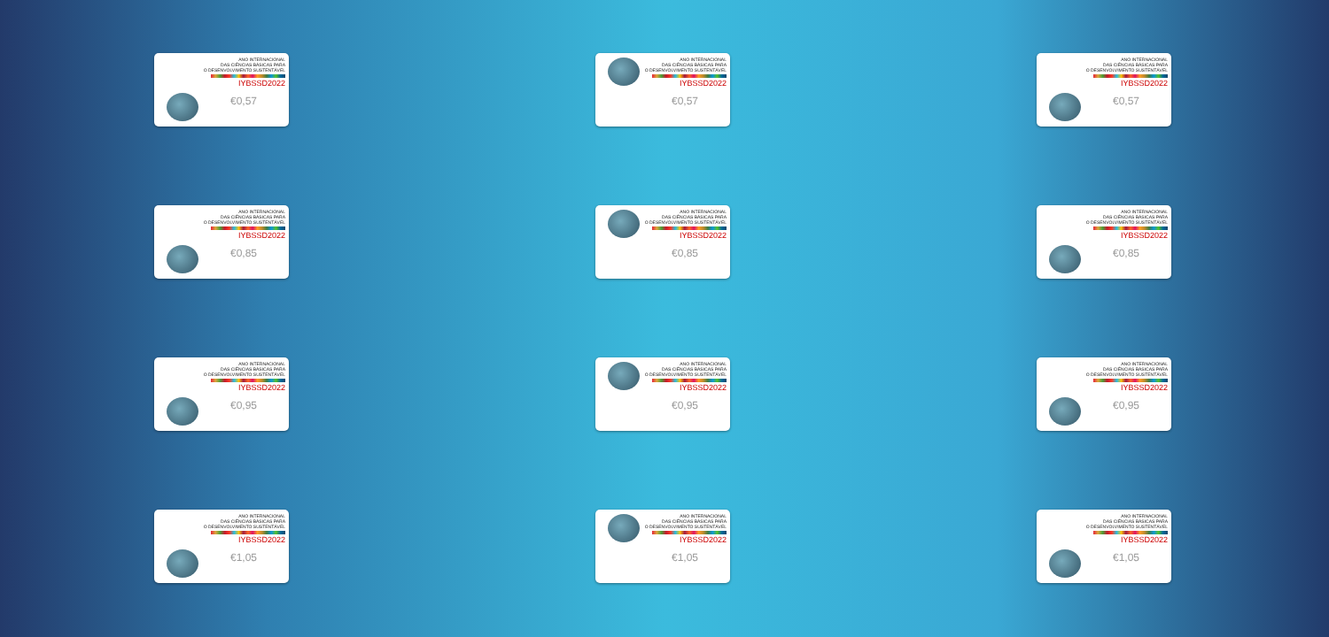ANO INTERNACIONAL
DAS CIÊNCIAS BÁSICAS PARA
O DESENVOLVIMENTO SUSTENTÁVEL
IYBSSD2022
€0,57
ANO INTERNACIONAL
DAS CIÊNCIAS BÁSICAS PARA
O DESENVOLVIMENTO SUSTENTÁVEL
IYBSSD2022
€0,57
ANO INTERNACIONAL
DAS CIÊNCIAS BÁSICAS PARA
O DESENVOLVIMENTO SUSTENTÁVEL
IYBSSD2022
€0,57
ANO INTERNACIONAL
DAS CIÊNCIAS BÁSICAS PARA
O DESENVOLVIMENTO SUSTENTÁVEL
IYBSSD2022
€0,85
ANO INTERNACIONAL
DAS CIÊNCIAS BÁSICAS PARA
O DESENVOLVIMENTO SUSTENTÁVEL
IYBSSD2022
€0,85
ANO INTERNACIONAL
DAS CIÊNCIAS BÁSICAS PARA
O DESENVOLVIMENTO SUSTENTÁVEL
IYBSSD2022
€0,85
ANO INTERNACIONAL
DAS CIÊNCIAS BÁSICAS PARA
O DESENVOLVIMENTO SUSTENTÁVEL
IYBSSD2022
€0,95
ANO INTERNACIONAL
DAS CIÊNCIAS BÁSICAS PARA
O DESENVOLVIMENTO SUSTENTÁVEL
IYBSSD2022
€0,95
ANO INTERNACIONAL
DAS CIÊNCIAS BÁSICAS PARA
O DESENVOLVIMENTO SUSTENTÁVEL
IYBSSD2022
€0,95
ANO INTERNACIONAL
DAS CIÊNCIAS BÁSICAS PARA
O DESENVOLVIMENTO SUSTENTÁVEL
IYBSSD2022
€1,05
ANO INTERNACIONAL
DAS CIÊNCIAS BÁSICAS PARA
O DESENVOLVIMENTO SUSTENTÁVEL
IYBSSD2022
€1,05
ANO INTERNACIONAL
DAS CIÊNCIAS BÁSICAS PARA
O DESENVOLVIMENTO SUSTENTÁVEL
IYBSSD2022
€1,05